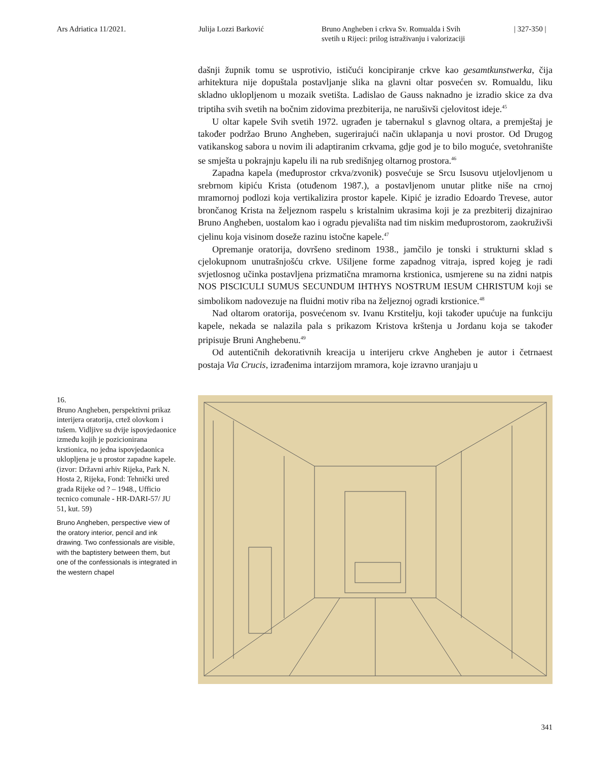Ars Adriatica 11/2021. Julija Lozzi Barković Bruno Angheben i crkva Sv. Romualda i Svih
svetih u Rijeci: prilog istraživanju i valorizaciji
| 327-350 |
dašnji župnik tomu se usprotivio, ističući koncipiranje crkve kao gesamtkunstwerka, čija arhitektura nije dopuštala postavljanje slika na glavni oltar posvećen sv. Romualdu, liku skladno uklopljenom u mozaik svetišta. Ladislao de Gauss naknadno je izradio skice za dva triptiha svih svetih na bočnim zidovima prezbiterija, ne narušivši cjelovitost ideje.<sup>45</sup>
U oltar kapele Svih svetih 1972. ugrađen je tabernakul s glavnog oltara, a premještaj je također podržao Bruno Angheben, sugerirajući način uklapanja u novi prostor. Od Drugog vatikanskog sabora u novim ili adaptiranim crkvama, gdje god je to bilo moguće, svetohranište se smješta u pokrajnju kapelu ili na rub središnjeg oltarnog prostora.<sup>46</sup>
Zapadna kapela (međuprostor crkva/zvonik) posvećuje se Srcu Isusovu utjelovljenom u srebrnom kipiću Krista (otuđenom 1987.), a postavljenom unutar plitke niše na crnoj mramornoj podlozi koja vertikalizira prostor kapele. Kipić je izradio Edoardo Trevese, autor brončanog Krista na željeznom raspelu s kristalnim ukrasima koji je za prezbiterij dizajnirao Bruno Angheben, uostalom kao i ogradu pjevališta nad tim niskim međuprostorom, zaokruživši cjelinu koja visinom doseže razinu istočne kapele.<sup>47</sup>
Opremanje oratorija, dovršeno sredinom 1938., jamčilo je tonski i strukturni sklad s cjelokupnom unutrašnjošću crkve. Ušiljene forme zapadnog vitraja, ispred kojeg je radi svjetlosnog učinka postavljena prizmatična mramorna krstionica, usmjerene su na zidni natpis NOS PISCICULI SUMUS SECUNDUM IHTHYS NOSTRUM IESUM CHRISTUM koji se simbolikom nadovezuje na fluidni motiv riba na željeznoj ogradi krstionice.<sup>48</sup>
Nad oltarom oratorija, posvećenom sv. Ivanu Krstitelju, koji također upućuje na funkciju kapele, nekada se nalazila pala s prikazom Kristova krštenja u Jordanu koja se također pripisuje Bruni Anghebenu.<sup>49</sup>
Od autentičnih dekorativnih kreacija u interijeru crkve Angheben je autor i četrnaest postaja Via Crucis, izrađenima intarzijom mramora, koje izravno uranjaju u
16.
Bruno Angheben, perspektivni prikaz interijera oratorija, crtež olovkom i tušem. Vidljive su dvije ispovjedaonice između kojih je pozicionirana krstionica, no jedna ispovjedaonica uklopljena je u prostor zapadne kapele. (izvor: Državni arhiv Rijeka, Park N. Hosta 2, Rijeka, Fond: Tehnički ured grada Rijeke od ? – 1948., Ufficio tecnico comunale - HR-DARI-57/ JU 51, kut. 59)
Bruno Angheben, perspective view of the oratory interior, pencil and ink drawing. Two confessionals are visible, with the baptistery between them, but one of the confessionals is integrated in the western chapel
341